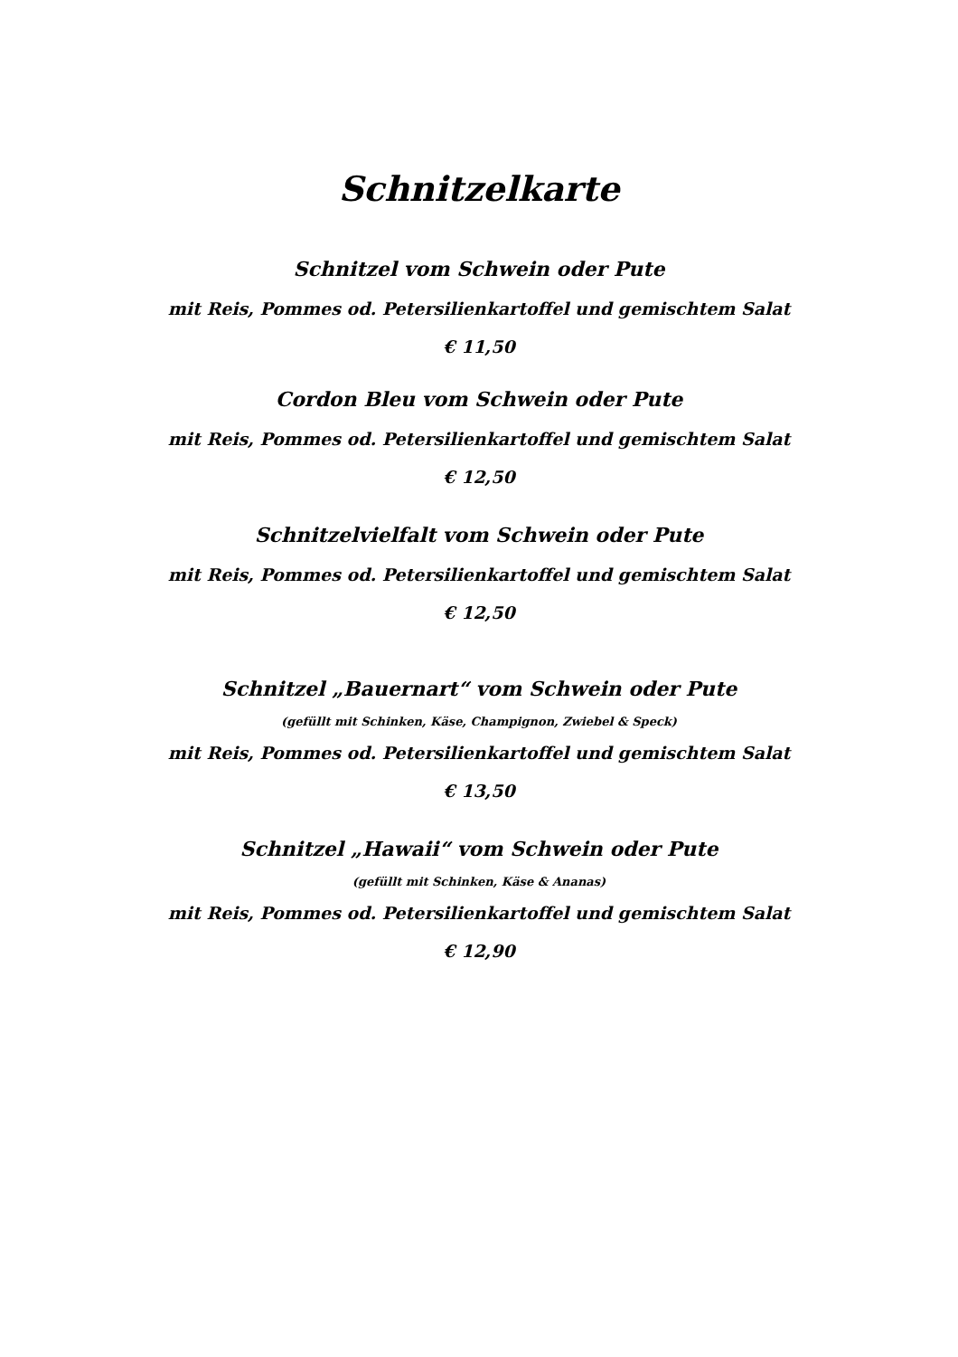Schnitzelkarte
Schnitzel vom Schwein oder Pute
mit Reis, Pommes od. Petersilienkartoffel und gemischtem Salat
€ 11,50
Cordon Bleu vom Schwein oder Pute
mit Reis, Pommes od. Petersilienkartoffel und gemischtem Salat
€ 12,50
Schnitzelvielfalt vom Schwein oder Pute
mit Reis, Pommes od. Petersilienkartoffel und gemischtem Salat
€ 12,50
Schnitzel „Bauernart“ vom Schwein oder Pute
(gefüllt mit Schinken, Käse, Champignon, Zwiebel & Speck)
mit Reis, Pommes od. Petersilienkartoffel und gemischtem Salat
€ 13,50
Schnitzel „Hawaii“ vom Schwein oder Pute
(gefüllt mit Schinken, Käse & Ananas)
mit Reis, Pommes od. Petersilienkartoffel und gemischtem Salat
€ 12,90